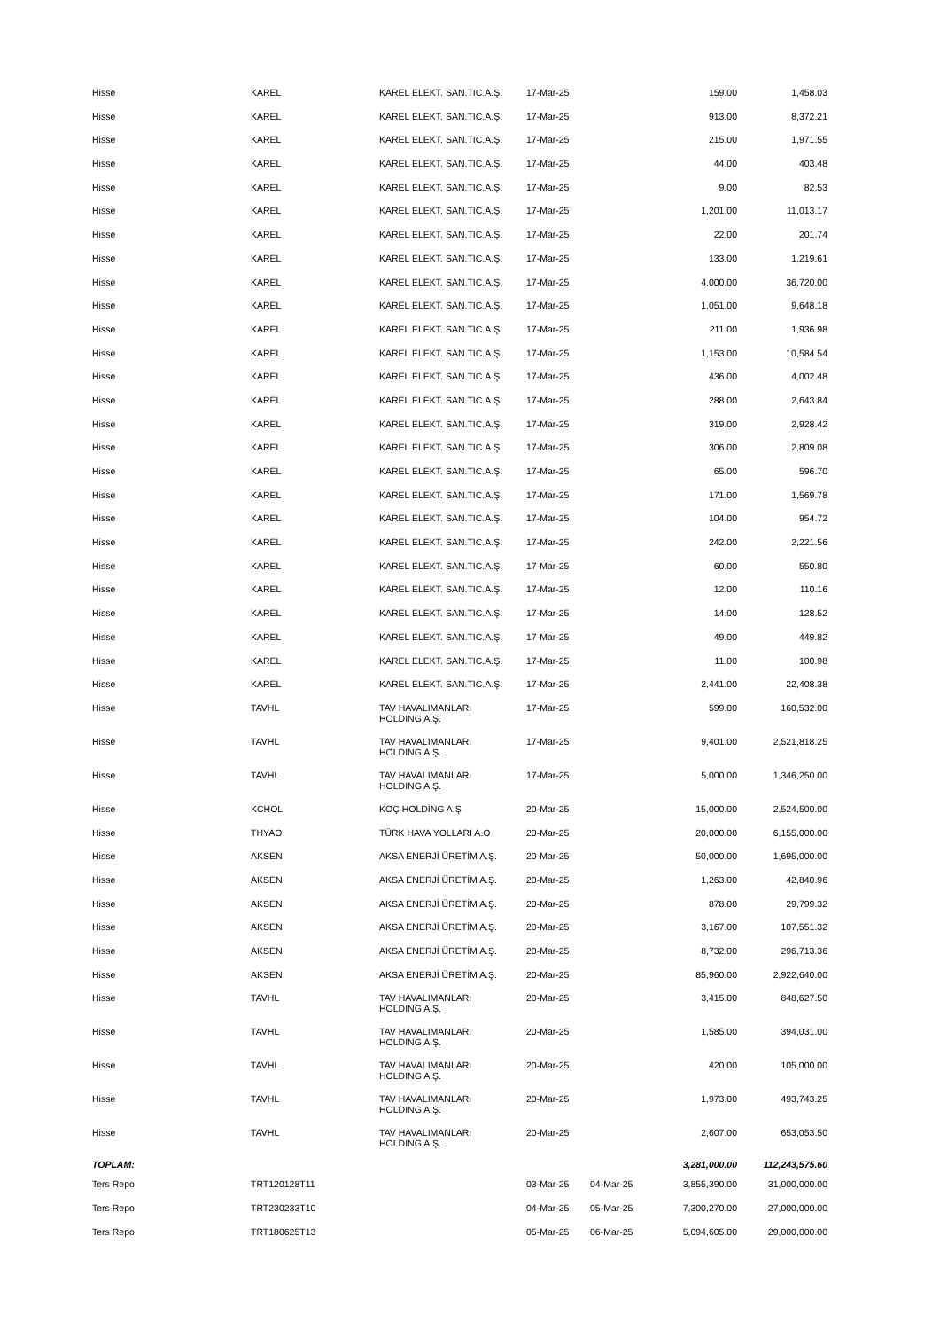| Hisse | KAREL | KAREL ELEKT. SAN.TIC.A.Ş. | 17-Mar-25 | | 159.00 | 1,458.03 |
| Hisse | KAREL | KAREL ELEKT. SAN.TIC.A.Ş. | 17-Mar-25 | | 913.00 | 8,372.21 |
| Hisse | KAREL | KAREL ELEKT. SAN.TIC.A.Ş. | 17-Mar-25 | | 215.00 | 1,971.55 |
| Hisse | KAREL | KAREL ELEKT. SAN.TIC.A.Ş. | 17-Mar-25 | | 44.00 | 403.48 |
| Hisse | KAREL | KAREL ELEKT. SAN.TIC.A.Ş. | 17-Mar-25 | | 9.00 | 82.53 |
| Hisse | KAREL | KAREL ELEKT. SAN.TIC.A.Ş. | 17-Mar-25 | | 1,201.00 | 11,013.17 |
| Hisse | KAREL | KAREL ELEKT. SAN.TIC.A.Ş. | 17-Mar-25 | | 22.00 | 201.74 |
| Hisse | KAREL | KAREL ELEKT. SAN.TIC.A.Ş. | 17-Mar-25 | | 133.00 | 1,219.61 |
| Hisse | KAREL | KAREL ELEKT. SAN.TIC.A.Ş. | 17-Mar-25 | | 4,000.00 | 36,720.00 |
| Hisse | KAREL | KAREL ELEKT. SAN.TIC.A.Ş. | 17-Mar-25 | | 1,051.00 | 9,648.18 |
| Hisse | KAREL | KAREL ELEKT. SAN.TIC.A.Ş. | 17-Mar-25 | | 211.00 | 1,936.98 |
| Hisse | KAREL | KAREL ELEKT. SAN.TIC.A.Ş. | 17-Mar-25 | | 1,153.00 | 10,584.54 |
| Hisse | KAREL | KAREL ELEKT. SAN.TIC.A.Ş. | 17-Mar-25 | | 436.00 | 4,002.48 |
| Hisse | KAREL | KAREL ELEKT. SAN.TIC.A.Ş. | 17-Mar-25 | | 288.00 | 2,643.84 |
| Hisse | KAREL | KAREL ELEKT. SAN.TIC.A.Ş. | 17-Mar-25 | | 319.00 | 2,928.42 |
| Hisse | KAREL | KAREL ELEKT. SAN.TIC.A.Ş. | 17-Mar-25 | | 306.00 | 2,809.08 |
| Hisse | KAREL | KAREL ELEKT. SAN.TIC.A.Ş. | 17-Mar-25 | | 65.00 | 596.70 |
| Hisse | KAREL | KAREL ELEKT. SAN.TIC.A.Ş. | 17-Mar-25 | | 171.00 | 1,569.78 |
| Hisse | KAREL | KAREL ELEKT. SAN.TIC.A.Ş. | 17-Mar-25 | | 104.00 | 954.72 |
| Hisse | KAREL | KAREL ELEKT. SAN.TIC.A.Ş. | 17-Mar-25 | | 242.00 | 2,221.56 |
| Hisse | KAREL | KAREL ELEKT. SAN.TIC.A.Ş. | 17-Mar-25 | | 60.00 | 550.80 |
| Hisse | KAREL | KAREL ELEKT. SAN.TIC.A.Ş. | 17-Mar-25 | | 12.00 | 110.16 |
| Hisse | KAREL | KAREL ELEKT. SAN.TIC.A.Ş. | 17-Mar-25 | | 14.00 | 128.52 |
| Hisse | KAREL | KAREL ELEKT. SAN.TIC.A.Ş. | 17-Mar-25 | | 49.00 | 449.82 |
| Hisse | KAREL | KAREL ELEKT. SAN.TIC.A.Ş. | 17-Mar-25 | | 11.00 | 100.98 |
| Hisse | KAREL | KAREL ELEKT. SAN.TIC.A.Ş. | 17-Mar-25 | | 2,441.00 | 22,408.38 |
| Hisse | TAVHL | TAV HAVALIMANLARı HOLDING A.Ş. | 17-Mar-25 | | 599.00 | 160,532.00 |
| Hisse | TAVHL | TAV HAVALIMANLARı HOLDING A.Ş. | 17-Mar-25 | | 9,401.00 | 2,521,818.25 |
| Hisse | TAVHL | TAV HAVALIMANLARı HOLDING A.Ş. | 17-Mar-25 | | 5,000.00 | 1,346,250.00 |
| Hisse | KCHOL | KOÇ HOLDİNG A.Ş | 20-Mar-25 | | 15,000.00 | 2,524,500.00 |
| Hisse | THYAO | TÜRK HAVA YOLLARI A.O | 20-Mar-25 | | 20,000.00 | 6,155,000.00 |
| Hisse | AKSEN | AKSA ENERJİ ÜRETİM A.Ş. | 20-Mar-25 | | 50,000.00 | 1,695,000.00 |
| Hisse | AKSEN | AKSA ENERJİ ÜRETİM A.Ş. | 20-Mar-25 | | 1,263.00 | 42,840.96 |
| Hisse | AKSEN | AKSA ENERJİ ÜRETİM A.Ş. | 20-Mar-25 | | 878.00 | 29,799.32 |
| Hisse | AKSEN | AKSA ENERJİ ÜRETİM A.Ş. | 20-Mar-25 | | 3,167.00 | 107,551.32 |
| Hisse | AKSEN | AKSA ENERJİ ÜRETİM A.Ş. | 20-Mar-25 | | 8,732.00 | 296,713.36 |
| Hisse | AKSEN | AKSA ENERJİ ÜRETİM A.Ş. | 20-Mar-25 | | 85,960.00 | 2,922,640.00 |
| Hisse | TAVHL | TAV HAVALIMANLARı HOLDING A.Ş. | 20-Mar-25 | | 3,415.00 | 848,627.50 |
| Hisse | TAVHL | TAV HAVALIMANLARı HOLDING A.Ş. | 20-Mar-25 | | 1,585.00 | 394,031.00 |
| Hisse | TAVHL | TAV HAVALIMANLARı HOLDING A.Ş. | 20-Mar-25 | | 420.00 | 105,000.00 |
| Hisse | TAVHL | TAV HAVALIMANLARı HOLDING A.Ş. | 20-Mar-25 | | 1,973.00 | 493,743.25 |
| Hisse | TAVHL | TAV HAVALIMANLARı HOLDING A.Ş. | 20-Mar-25 | | 2,607.00 | 653,053.50 |
| TOPLAM: | | | | | 3,281,000.00 | 112,243,575.60 |
| Ters Repo | TRT120128T11 | | 03-Mar-25 | 04-Mar-25 | 3,855,390.00 | 31,000,000.00 |
| Ters Repo | TRT230233T10 | | 04-Mar-25 | 05-Mar-25 | 7,300,270.00 | 27,000,000.00 |
| Ters Repo | TRT180625T13 | | 05-Mar-25 | 06-Mar-25 | 5,094,605.00 | 29,000,000.00 |